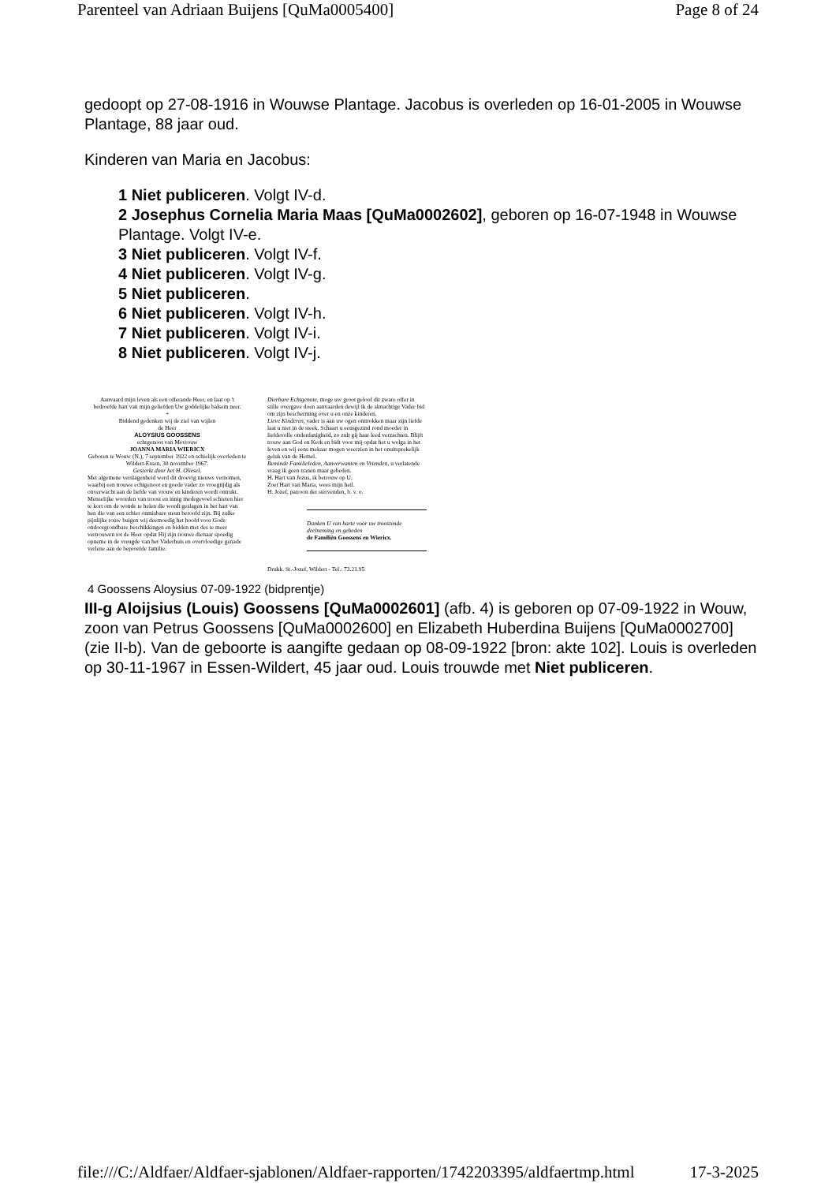Parenteel van Adriaan Buijens [QuMa0005400] Page 8 of 24
gedoopt op 27-08-1916 in Wouwse Plantage. Jacobus is overleden op 16-01-2005 in Wouwse Plantage, 88 jaar oud.
Kinderen van Maria en Jacobus:
1 Niet publiceren. Volgt IV-d.
2 Josephus Cornelia Maria Maas [QuMa0002602], geboren op 16-07-1948 in Wouwse Plantage. Volgt IV-e.
3 Niet publiceren. Volgt IV-f.
4 Niet publiceren. Volgt IV-g.
5 Niet publiceren.
6 Niet publiceren. Volgt IV-h.
7 Niet publiceren. Volgt IV-i.
8 Niet publiceren. Volgt IV-j.
Aanvaard mijn leven als een offerande Heer, en laat op 't bedroefde hart van mijn geliefden Uw goddelijke balsem neer.
+
Biddend gedenken wij de ziel van wijlen
de Heer
ALOYSIUS GOOSSENS
echtgenoot van Mevrouw
JOANNA MARIA WIERICX
Geboren te Wouw (N.), 7 september 1922 en schielijk overleden te Wildert-Essen, 30 november 1967.
Gesterkt door het H. Oliesel.
Met algemene verslagenheid werd dit droevig nieuws vernomen, waarbij een trouwe echtgenoot en goede vader zo vroegtijdig als onverwacht aan de liefde van vrouw en kinderen wordt ontrukt.
Menselijke woorden van troost en innig medegevoel schieten hier te kort om de wonde te helen die wordt geslagen in het hart van hen die van een schier onmisbare steun beroofd zijn. Bij zulke pijnlijke rouw buigen wij deemoedig het hoofd voor Gods ondoorgrondbare beschikkingen en bidden met des te meer vertrouwen tot de Heer opdat Hij zijn trouwe dienaar spoedig opneme in de vreugde van het Vaderhuis en overvloedige genade verlene aan de beproefde familie.
Dierbare Echtgenote, moge uw groot geloof dit zware offer in stille overgave doen aanvaarden dewijl ik de almachtige Vader bid om zijn bescherming over u en onze kinderen.
Lieve Kinderen, vader is aan uw ogen onttrokken maar zijn liefde laat u niet in de steek. Schaart u eensgezind rond moeder in liefdevolle onderdanigheid, zo zult gij haar leed verzachten. Blijft trouw aan God en Kerk en bidt voor mij opdat het u welga in het leven en wij eens mekaar mogen weerzien in het onuitsprekelijk geluk van de Hemel.
Beminde Familieleden, Aanverwanten en Vrienden, u verlatende vraag ik geen tranen maar gebeden.
H. Hart van Jezus, ik betrouw op U.
Zoet Hart van Maria, wees mijn heil.
H. Jozef, patroon der stervenden, b. v. o.
Danken U van harte voor uw troostende deelneming en gebeden
de Familiën Goossens en Wiericx.
Drukk. St.-Jozef, Wildert - Tel.: 73.21.95
4 Goossens Aloysius 07-09-1922 (bidprentje)
III-g Aloijsius (Louis) Goossens [QuMa0002601] (afb. 4) is geboren op 07-09-1922 in Wouw, zoon van Petrus Goossens [QuMa0002600] en Elizabeth Huberdina Buijens [QuMa0002700] (zie II-b). Van de geboorte is aangifte gedaan op 08-09-1922 [bron: akte 102]. Louis is overleden op 30-11-1967 in Essen-Wildert, 45 jaar oud. Louis trouwde met Niet publiceren.
file:///C:/Aldfaer/Aldfaer-sjablonen/Aldfaer-rapporten/1742203395/aldfaertmp.html 17-3-2025